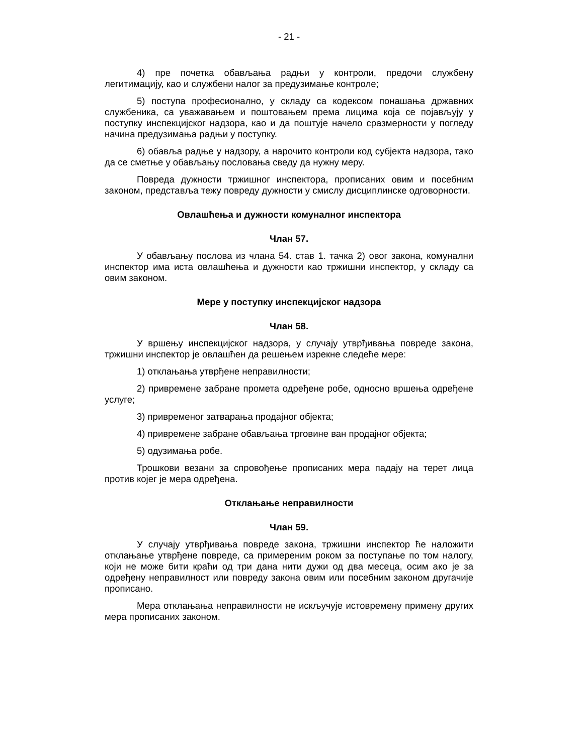- 21 -
4) пре почетка обављања радњи у контроли, предочи службену легитимацију, као и службени налог за предузимање контроле;
5) поступа професионално, у складу са кодексом понашања државних службеника, са уважавањем и поштовањем према лицима која се појављују у поступку инспекцијског надзора, као и да поштује начело сразмерности у погледу начина предузимања радњи у поступку.
6) обавља радње у надзору, а нарочито контроли код субјекта надзора, тако да се сметње у обављању пословања сведу да нужну меру.
Повреда дужности тржишног инспектора, прописаних овим и посебним законом, представља тежу повреду дужности у смислу дисциплинске одговорности.
Овлашћења и дужности комуналног инспектора
Члан 57.
У обављању послова из члана 54. став 1. тачка 2) овог закона, комунални инспектор има иста овлашћења и дужности као тржишни инспектор, у складу са овим законом.
Мере у поступку инспекцијског надзора
Члан 58.
У вршењу инспекцијског надзора, у случају утврђивања повреде закона, тржишни инспектор је овлашћен да решењем изрекне следеће мере:
1) отклањања утврђене неправилности;
2) привремене забране промета одређене робе, односно вршења одређене услуге;
3) привременог затварања продајног објекта;
4) привремене забране обављања трговине ван продајног објекта;
5) одузимања робе.
Трошкови везани за спровођење прописаних мера падају на терет лица против којег је мера одређена.
Отклањање неправилности
Члан 59.
У случају утврђивања повреде закона, тржишни инспектор ће наложити отклањање утврђене повреде, са примереним роком за поступање по том налогу, који не може бити краћи од три дана нити дужи од два месеца, осим ако је за одређену неправилност или повреду закона овим или посебним законом другачије прописано.
Мера отклањања неправилности не искључује истовремену примену других мера прописаних законом.